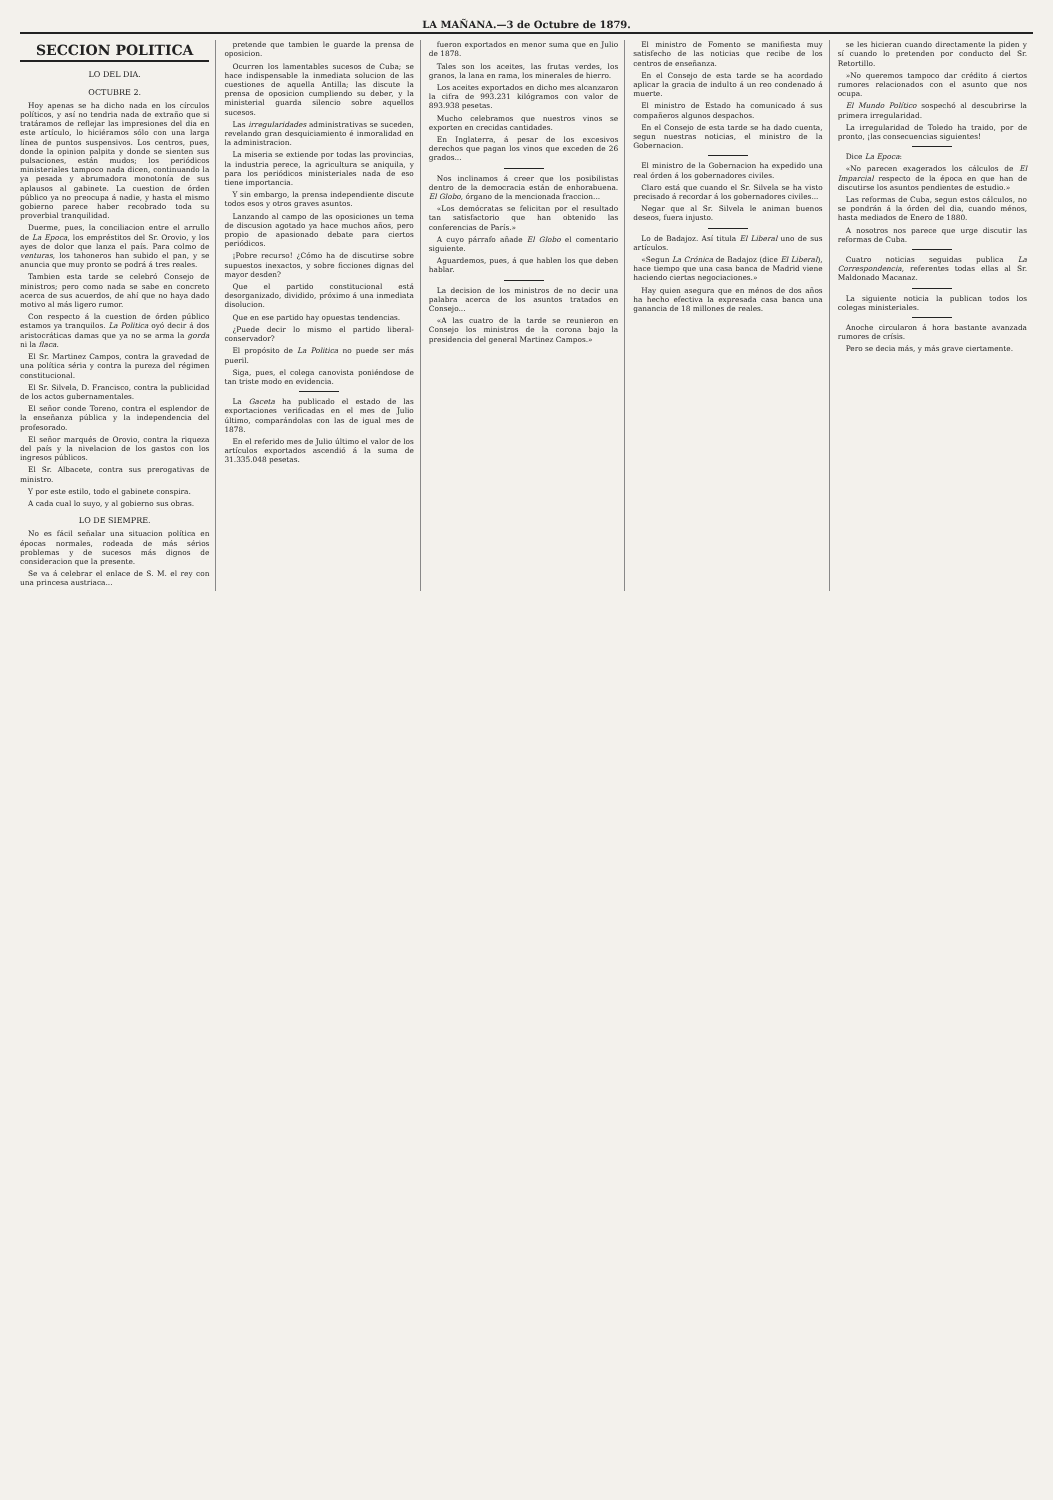LA MAÑANA.—3 de Octubre de 1879.
SECCION POLITICA
LO DEL DIA.
OCTUBRE 2.
Hoy apenas se ha dicho nada en los círculos políticos, y así no tendria nada de extraño que si tratáramos de reflejar las impresiones del dia en este artículo, lo hiciéramos sólo con una larga línea de puntos suspensivos. Los centros, pues, donde la opinion palpita y donde se sienten sus pulsaciones, están mudos; los periódicos ministeriales tampoco nada dicen, continuando la ya pesada y abrumadora monotonía de sus aplausos al gabinete. La cuestion de órden público ya no preocupa á nadie, y hasta el mismo gobierno parece haber recobrado toda su proverbial tranquilidad.
Duerme, pues, la conciliacion entre el arrullo de La Epoca, los empréstitos del Sr. Orovio, y los ayes de dolor que lanza el país. Para colmo de venturas, los tahoneros han subido el pan, y se anuncia que muy pronto se podrá á tres reales.
Tambien esta tarde se celebró Consejo de ministros; pero como nada se sabe en concreto acerca de sus acuerdos, de ahí que no haya dado motivo al más ligero rumor.
Con respecto á la cuestion de órden público estamos ya tranquilos. La Politica oyó decir á dos aristocráticas damas que ya no se arma la gorda ni la flaca.
El Sr. Martinez Campos, contra la gravedad de una política séria y contra la pureza del régimen constitucional.
El Sr. Silvela, D. Francisco, contra la publicidad de los actos gubernamentales.
El señor conde Toreno, contra el esplendor de la enseñanza pública y la independencia del profesorado.
El señor marqués de Orovio, contra la riqueza del país y la nivelacion de los gastos con los ingresos públicos.
El Sr. Albacete, contra sus prerogativas de ministro.
Y por este estilo, todo el gabinete conspira.
A cada cual lo suyo, y al gobierno sus obras.
LO DE SIEMPRE.
No es fácil señalar una situacion política en épocas normales, rodeada de más sérios problemas y de sucesos más dignos de consideracion que la presente.
Se va á celebrar el enlace de S. M. el rey con una princesa austriaca...
pretende que tambien le guarde la prensa de oposicion.
Ocurren los lamentables sucesos de Cuba; se hace indispensable la inmediata solucion de las cuestiones de aquella Antilla; las discute la prensa de oposicion cumpliendo su deber, y la ministerial guarda silencio sobre aquellos sucesos.
Las irregularidades administrativas se suceden, revelando gran desquiciamiento é inmoralidad en la administracion.
La miseria se extiende por todas las provincias, la industria perece, la agricultura se aniquila, y para los periódicos ministeriales nada de eso tiene importancia.
Y sin embargo, la prensa independiente discute todos esos y otros graves asuntos.
Lanzando al campo de las oposiciones un tema de discusion agotado ya hace muchos años, pero propio de apasionado debate para ciertos periódicos.
¡Pobre recurso! ¿Cómo ha de discutirse sobre supuestos inexactos, y sobre ficciones dignas del mayor desden?
Que el partido constitucional está desorganizado, dividido, próximo á una inmediata disolucion.
Que en ese partido hay opuestas tendencias.
¿Puede decir lo mismo el partido liberal-conservador?
El propósito de La Politica no puede ser más pueril.
Siga, pues, el colega canovista poniéndose de tan triste modo en evidencia.
La Gaceta ha publicado el estado de las exportaciones verificadas en el mes de Julio último, comparándolas con las de igual mes de 1878.
En el referido mes de Julio último el valor de los artículos exportados ascendió á la suma de 31.335.048 pesetas.
fueron exportados en menor suma que en Julio de 1878.
Tales son los aceites, las frutas verdes, los granos, la lana en rama, los minerales de hierro.
Los aceites exportados en dicho mes alcanzaron la cifra de 993.231 kilógramos con valor de 893.938 pesetas.
Mucho celebramos que nuestros vinos se exporten en crecidas cantidades.
En Inglaterra, á pesar de los excesivos derechos que pagan los vinos que exceden de 26 grados...
Nos inclinamos á creer que los posibilistas dentro de la democracia están de enhorabuena. El Globo, órgano de la mencionada fraccion...
«Los demócratas se felicitan por el resultado tan satisfactorio que han obtenido las conferencias de París.»
A cuyo párrafo añade El Globo el comentario siguiente.
Aguardemos, pues, á que hablen los que deben hablar.
La decision de los ministros de no decir una palabra acerca de los asuntos tratados en Consejo...
«A las cuatro de la tarde se reunieron en Consejo los ministros de la corona bajo la presidencia del general Martinez Campos.»
El ministro de Fomento se manifiesta muy satisfecho de las noticias que recibe de los centros de enseñanza.
En el Consejo de esta tarde se ha acordado aplicar la gracia de indulto á un reo condenado á muerte.
El ministro de Estado ha comunicado á sus compañeros algunos despachos.
En el Consejo de esta tarde se ha dado cuenta, segun nuestras noticias, el ministro de la Gobernacion.
El ministro de la Gobernacion ha expedido una real órden á los gobernadores civiles.
Claro está que cuando el Sr. Silvela se ha visto precisado á recordar á los gobernadores civiles...
Negar que al Sr. Silvela le animan buenos deseos, fuera injusto.
Lo de Badajoz. Así titula El Liberal uno de sus artículos.
«Segun La Crónica de Badajoz (dice El Liberal), hace tiempo que una casa banca de Madrid viene haciendo ciertas negociaciones.»
Hay quien asegura que en ménos de dos años ha hecho efectiva la expresada casa banca una ganancia de 18 millones de reales.
se les hicieran cuando directamente la piden y sí cuando lo pretenden por conducto del Sr. Retortillo.
»No queremos tampoco dar crédito á ciertos rumores relacionados con el asunto que nos ocupa.
El Mundo Político sospechó al descubrirse la primera irregularidad.
La irregularidad de Toledo ha traido, por de pronto, ¡las consecuencias siguientes!
Dice La Epoca:
«No parecen exagerados los cálculos de El Imparcial respecto de la época en que han de discutirse los asuntos pendientes de estudio.»
Las reformas de Cuba, segun estos cálculos, no se pondrán á la órden del dia, cuando ménos, hasta mediados de Enero de 1880.
A nosotros nos parece que urge discutir las reformas de Cuba.
Cuatro noticias seguidas publica La Correspondencia, referentes todas ellas al Sr. Maldonado Macanaz.
La siguiente noticia la publican todos los colegas ministeriales.
Anoche circularon á hora bastante avanzada rumores de crísis.
Pero se decia más, y más grave ciertamente.